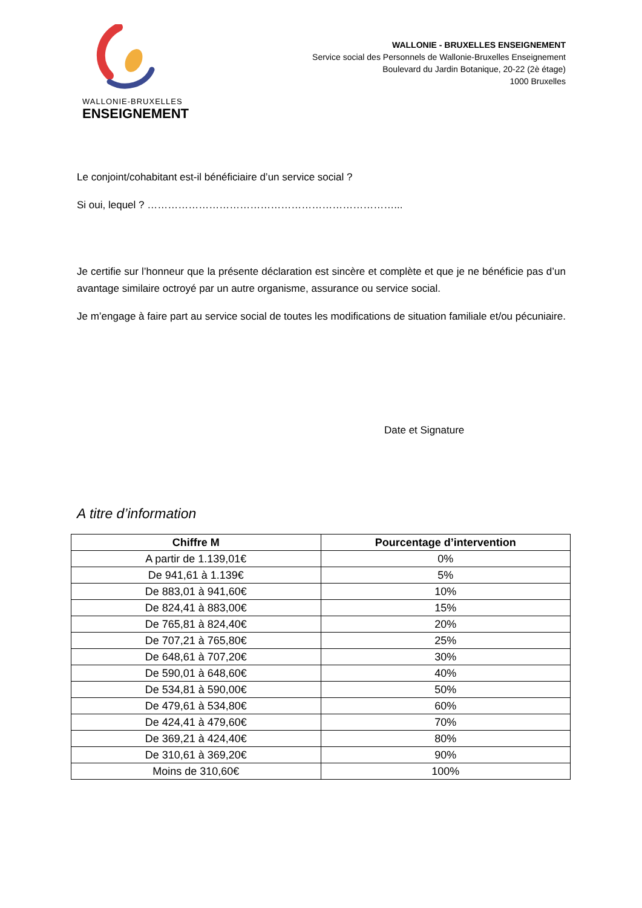WALLONIE-BRUXELLES
ENSEIGNEMENT
WALLONIE - BRUXELLES ENSEIGNEMENT
Service social des Personnels de Wallonie-Bruxelles Enseignement
Boulevard du Jardin Botanique, 20-22 (2è étage)
1000 Bruxelles
Le conjoint/cohabitant est-il bénéficiaire d’un service social ?
Si oui, lequel ? ………………………………………………………………...
Je certifie sur l’honneur que la présente déclaration est sincère et complète et que je ne bénéficie pas d’un avantage similaire octroyé par un autre organisme, assurance ou service social.
Je m’engage à faire part au service social de toutes les modifications de situation familiale et/ou pécuniaire.
Date et Signature
A titre d’information
| Chiffre M | Pourcentage d’intervention |
| --- | --- |
| A partir de 1.139,01€ | 0% |
| De 941,61 à 1.139€ | 5% |
| De 883,01 à 941,60€ | 10% |
| De 824,41 à 883,00€ | 15% |
| De 765,81 à 824,40€ | 20% |
| De 707,21 à 765,80€ | 25% |
| De 648,61 à 707,20€ | 30% |
| De 590,01 à 648,60€ | 40% |
| De 534,81 à 590,00€ | 50% |
| De 479,61 à 534,80€ | 60% |
| De 424,41 à 479,60€ | 70% |
| De 369,21 à 424,40€ | 80% |
| De 310,61 à 369,20€ | 90% |
| Moins de 310,60€ | 100% |